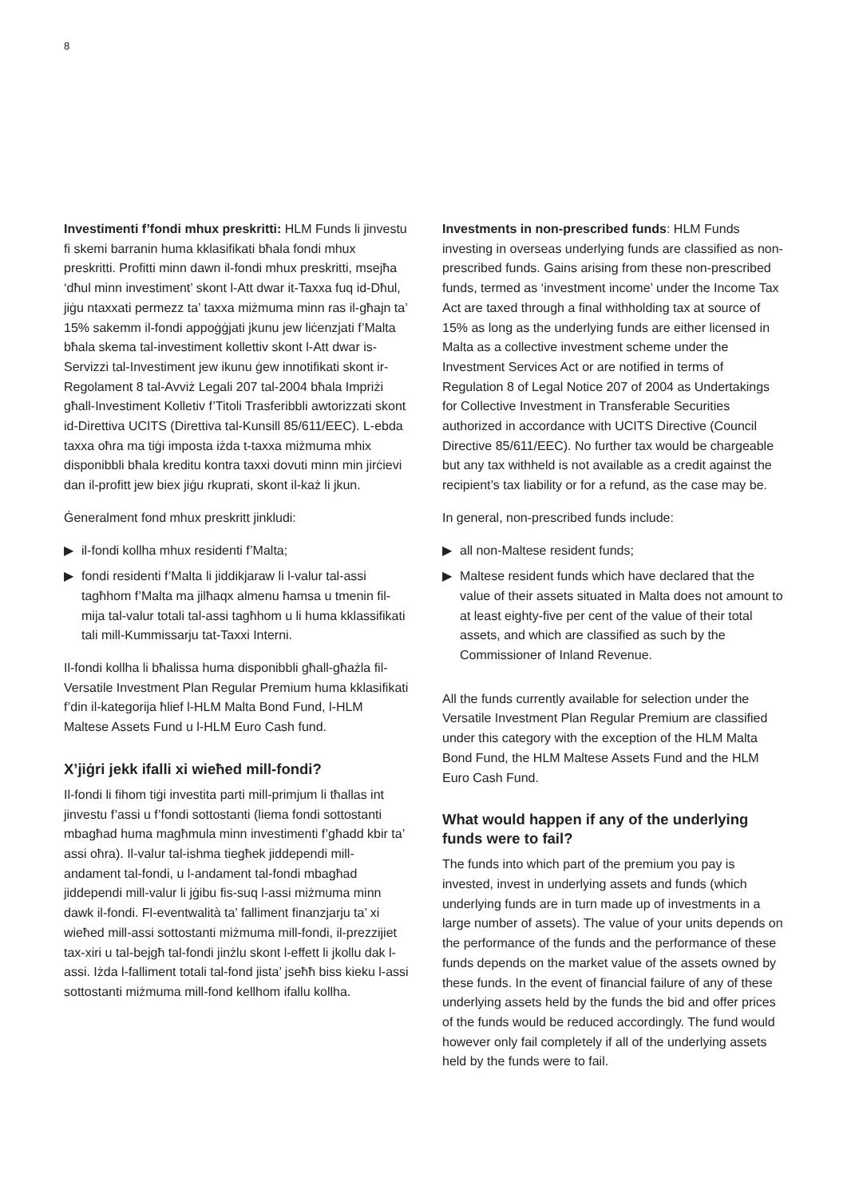8
Investimenti f’fondi mhux preskritti: HLM Funds li jinvestu fi skemi barranin huma kklasifikati bħala fondi mhux preskritti. Profitti minn dawn il-fondi mhux preskritti, msejħa ‘dħul minn investiment’ skont l-Att dwar it-Taxxa fuq id-Dħul, jiġu ntaxxati permezz ta’ taxxa miżmuma minn ras il-għajn ta’ 15% sakemm il-fondi appoġġjati jkunu jew liċenzjati f’Malta bħala skema tal-investiment kollettiv skont l-Att dwar is-Servizzi tal-Investiment jew ikunu ġew innotifikati skont ir-Regolament 8 tal-Avviż Legali 207 tal-2004 bħala Impriżi għall-Investiment Kolletiv f’Titoli Trasferibbli awtorizzati skont id-Direttiva UCITS (Direttiva tal-Kunsill 85/611/EEC). L-ebda taxxa oħra ma tiġi imposta iżda t-taxxa miżmuma mhix disponibbli bħala kreditu kontra taxxi dovuti minn min jirċievi dan il-profitt jew biex jiġu rkuprati, skont il-każ li jkun.
Ġeneralment fond mhux preskritt jinkludi:
▶ il-fondi kollha mhux residenti f’Malta;
▶ fondi residenti f’Malta li jiddikjaraw li l-valur tal-assi tagħhom f’Malta ma jilħaqx almenu ħamsa u tmenin fil-mija tal-valur totali tal-assi tagħhom u li huma kklassifikati tali mill-Kummissarju tat-Taxxi Interni.
Il-fondi kollha li bħalissa huma disponibbli għall-għażla fil-Versatile Investment Plan Regular Premium huma kklasifikati f’din il-kategorija ħlief l-HLM Malta Bond Fund, l-HLM Maltese Assets Fund u l-HLM Euro Cash fund.
X’jiġri jekk ifalli xi wieħed mill-fondi?
Il-fondi li fihom tiġi investita parti mill-primjum li tħallas int jinvestu f’assi u f’fondi sottostanti (liema fondi sottostanti mbagħad huma magħmula minn investimenti f’għadd kbir ta’ assi oħra). Il-valur tal-ishma tiegħek jiddependi mill-andament tal-fondi, u l-andament tal-fondi mbagħad jiddependi mill-valur li jġibu fis-suq l-assi miżmuma minn dawk il-fondi. Fl-eventwalità ta’ falliment finanzjarju ta’ xi wieħed mill-assi sottostanti miżmuma mill-fondi, il-prezzijiet tax-xiri u tal-bejgħ tal-fondi jinżlu skont l-effett li jkollu dak l-assi. Iżda l-falliment totali tal-fond jista’ jseħħ biss kieku l-assi sottostanti miżmuma mill-fond kellhom ifallu kollha.
Investments in non-prescribed funds: HLM Funds investing in overseas underlying funds are classified as non-prescribed funds. Gains arising from these non-prescribed funds, termed as ‘investment income’ under the Income Tax Act are taxed through a final withholding tax at source of 15% as long as the underlying funds are either licensed in Malta as a collective investment scheme under the Investment Services Act or are notified in terms of Regulation 8 of Legal Notice 207 of 2004 as Undertakings for Collective Investment in Transferable Securities authorized in accordance with UCITS Directive (Council Directive 85/611/EEC). No further tax would be chargeable but any tax withheld is not available as a credit against the recipient’s tax liability or for a refund, as the case may be.
In general, non-prescribed funds include:
▶ all non-Maltese resident funds;
▶ Maltese resident funds which have declared that the value of their assets situated in Malta does not amount to at least eighty-five per cent of the value of their total assets, and which are classified as such by the Commissioner of Inland Revenue.
All the funds currently available for selection under the Versatile Investment Plan Regular Premium are classified under this category with the exception of the HLM Malta Bond Fund, the HLM Maltese Assets Fund and the HLM Euro Cash Fund.
What would happen if any of the underlying funds were to fail?
The funds into which part of the premium you pay is invested, invest in underlying assets and funds (which underlying funds are in turn made up of investments in a large number of assets). The value of your units depends on the performance of the funds and the performance of these funds depends on the market value of the assets owned by these funds. In the event of financial failure of any of these underlying assets held by the funds the bid and offer prices of the funds would be reduced accordingly. The fund would however only fail completely if all of the underlying assets held by the funds were to fail.